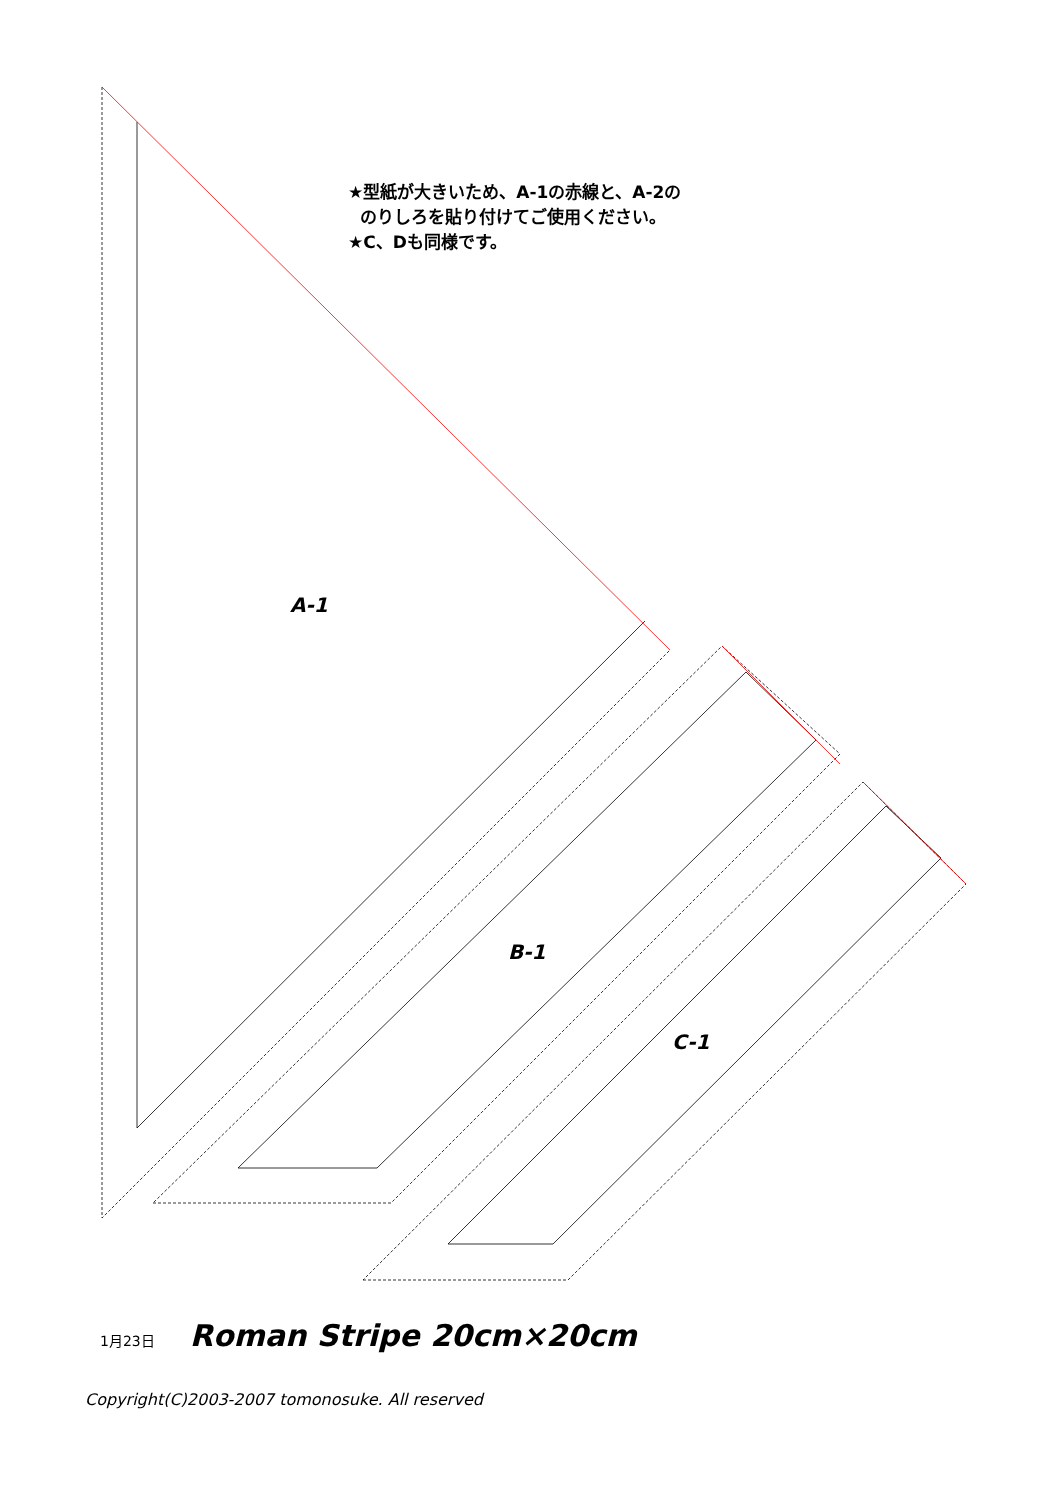★型紙が大きいため、A-1の赤線と、A-2の
のりしろを貼り付けてご使用ください。
★C、Dも同様です。
A-1
B-1
C-1
1月23日 Roman Stripe 20cm×20cm
Copyright(C)2003-2007 tomonosuke. All reserved